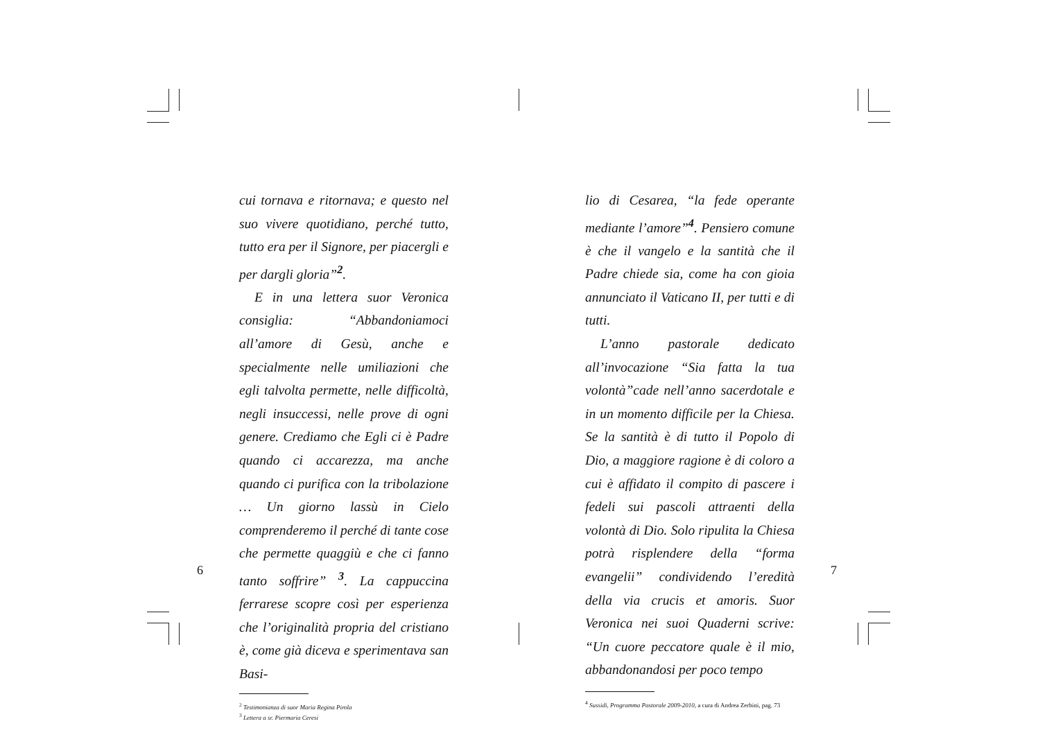cui tornava e ritornava; e questo nel suo vivere quotidiano, perché tutto, tutto era per il Signore, per piacergli e per dargli gloria”<sup>2</sup>.
E in una lettera suor Veronica consiglia: “Abbandoniamoci all’amore di Gesù, anche e specialmente nelle umiliazioni che egli talvolta permette, nelle difficoltà, negli insuccessi, nelle prove di ogni genere. Crediamo che Egli ci è Padre quando ci accarezza, ma anche quando ci purifica con la tribolazione … Un giorno lassù in Cielo comprenderemo il perché di tante cose che permette quaggiù e che ci fanno tanto soffrire” <sup>3</sup>. La cappuccina ferrarese scopre così per esperienza che l’originalità propria del cristiano è, come già diceva e sperimentava san Basi-
<sup>2</sup> Testimonianza di suor Maria Regina Pirola
<sup>3</sup> Lettera a sr. Piermaria Ceresi
6
lio di Cesarea, “la fede operante mediante l’amore”<sup>4</sup>. Pensiero comune è che il vangelo e la santità che il Padre chiede sia, come ha con gioia annunciato il Vaticano II, per tutti e di tutti.
L’anno pastorale dedicato all’invocazione “Sia fatta la tua volontà”cade nell’anno sacerdotale e in un momento difficile per la Chiesa. Se la santità è di tutto il Popolo di Dio, a maggiore ragione è di coloro a cui è affidato il compito di pascere i fedeli sui pascoli attraenti della volontà di Dio. Solo ripulita la Chiesa potrà risplendere della “forma evangelii” condividendo l’eredità della via crucis et amoris. Suor Veronica nei suoi Quaderni scrive: “Un cuore peccatore quale è il mio, abbandonandosi per poco tempo
<sup>4</sup> Sussidi, Programma Pastorale 2009-2010, a cura di Andrea Zerbini, pag. 73
7